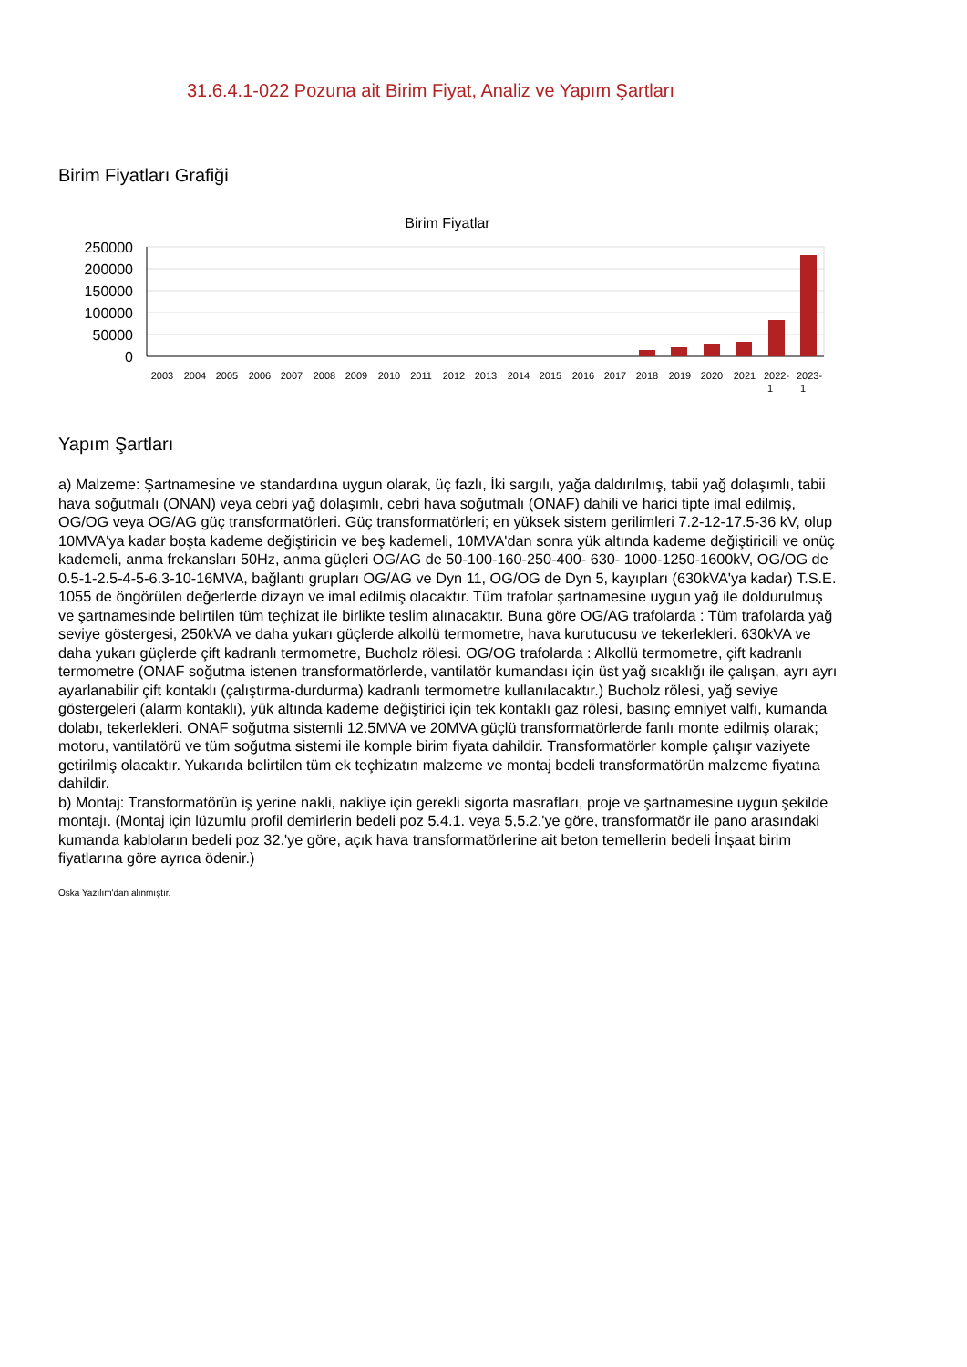31.6.4.1-022 Pozuna ait Birim Fiyat, Analiz ve Yapım Şartları
Birim Fiyatları Grafiği
Birim Fiyatlar
250000
200000
150000
100000
50000
0
2003
2004
2005
2006
2007
2008
2009
2010
2011
2012
2013
2014
2015
2016
2017
2018
2019
2020
2021
2022-
1
2023-
1
Yapım Şartları
a) Malzeme: Şartnamesine ve standardına uygun olarak, üç fazlı, İki sargılı, yağa daldırılmış, tabii yağ dolaşımlı, tabii hava soğutmalı (ONAN) veya cebri yağ dolaşımlı, cebri hava soğutmalı (ONAF) dahili ve harici tipte imal edilmiş, OG/OG veya OG/AG güç transformatörleri. Güç transformatörleri; en yüksek sistem gerilimleri 7.2-12-17.5-36 kV, olup 10MVA'ya kadar boşta kademe değiştiricin ve beş kademeli, 10MVA'dan sonra yük altında kademe değiştiricili ve onüç kademeli, anma frekansları 50Hz, anma güçleri OG/AG de 50-100-160-250-400- 630- 1000-1250-1600kV, OG/OG de 0.5-1-2.5-4-5-6.3-10-16MVA, bağlantı grupları OG/AG ve Dyn 11, OG/OG de Dyn 5, kayıpları (630kVA'ya kadar) T.S.E. 1055 de öngörülen değerlerde dizayn ve imal edilmiş olacaktır. Tüm trafolar şartnamesine uygun yağ ile doldurulmuş ve şartnamesinde belirtilen tüm teçhizat ile birlikte teslim alınacaktır. Buna göre OG/AG trafolarda : Tüm trafolarda yağ seviye göstergesi, 250kVA ve daha yukarı güçlerde alkollü termometre, hava kurutucusu ve tekerlekleri. 630kVA ve daha yukarı güçlerde çift kadranlı termometre, Bucholz rölesi. OG/OG trafolarda : Alkollü termometre, çift kadranlı termometre (ONAF soğutma istenen transformatörlerde, vantilatör kumandası için üst yağ sıcaklığı ile çalışan, ayrı ayrı ayarlanabilir çift kontaklı (çalıştırma-durdurma) kadranlı termometre kullanılacaktır.) Bucholz rölesi, yağ seviye göstergeleri (alarm kontaklı), yük altında kademe değiştirici için tek kontaklı gaz rölesi, basınç emniyet valfı, kumanda dolabı, tekerlekleri. ONAF soğutma sistemli 12.5MVA ve 20MVA güçlü transformatörlerde fanlı monte edilmiş olarak; motoru, vantilatörü ve tüm soğutma sistemi ile komple birim fiyata dahildir. Transformatörler komple çalışır vaziyete getirilmiş olacaktır. Yukarıda belirtilen tüm ek teçhizatın malzeme ve montaj bedeli transformatörün malzeme fiyatına dahildir.
b) Montaj: Transformatörün iş yerine nakli, nakliye için gerekli sigorta masrafları, proje ve şartnamesine uygun şekilde montajı. (Montaj için lüzumlu profil demirlerin bedeli poz 5.4.1. veya 5,5.2.'ye göre, transformatör ile pano arasındaki kumanda kabloların bedeli poz 32.'ye göre, açık hava transformatörlerine ait beton temellerin bedeli İnşaat birim fiyatlarına göre ayrıca ödenir.)
Oska Yazılım'dan alınmıştır.